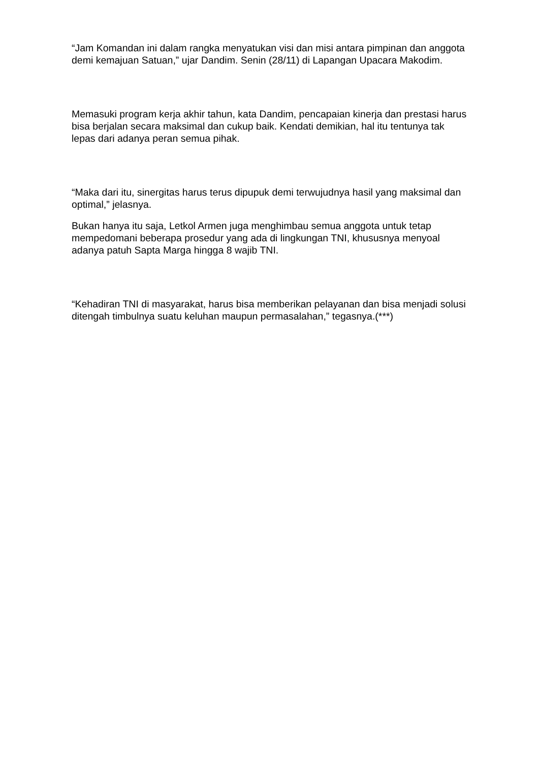“Jam Komandan ini dalam rangka menyatukan visi dan misi antara pimpinan dan anggota demi kemajuan Satuan,” ujar Dandim. Senin (28/11) di Lapangan Upacara Makodim.
Memasuki program kerja akhir tahun, kata Dandim, pencapaian kinerja dan prestasi harus bisa berjalan secara maksimal dan cukup baik. Kendati demikian, hal itu tentunya tak lepas dari adanya peran semua pihak.
“Maka dari itu, sinergitas harus terus dipupuk demi terwujudnya hasil yang maksimal dan optimal,” jelasnya.
Bukan hanya itu saja, Letkol Armen juga menghimbau semua anggota untuk tetap mempedomani beberapa prosedur yang ada di lingkungan TNI, khususnya menyoal adanya patuh Sapta Marga hingga 8 wajib TNI.
“Kehadiran TNI di masyarakat, harus bisa memberikan pelayanan dan bisa menjadi solusi ditengah timbulnya suatu keluhan maupun permasalahan,” tegasnya.(***)